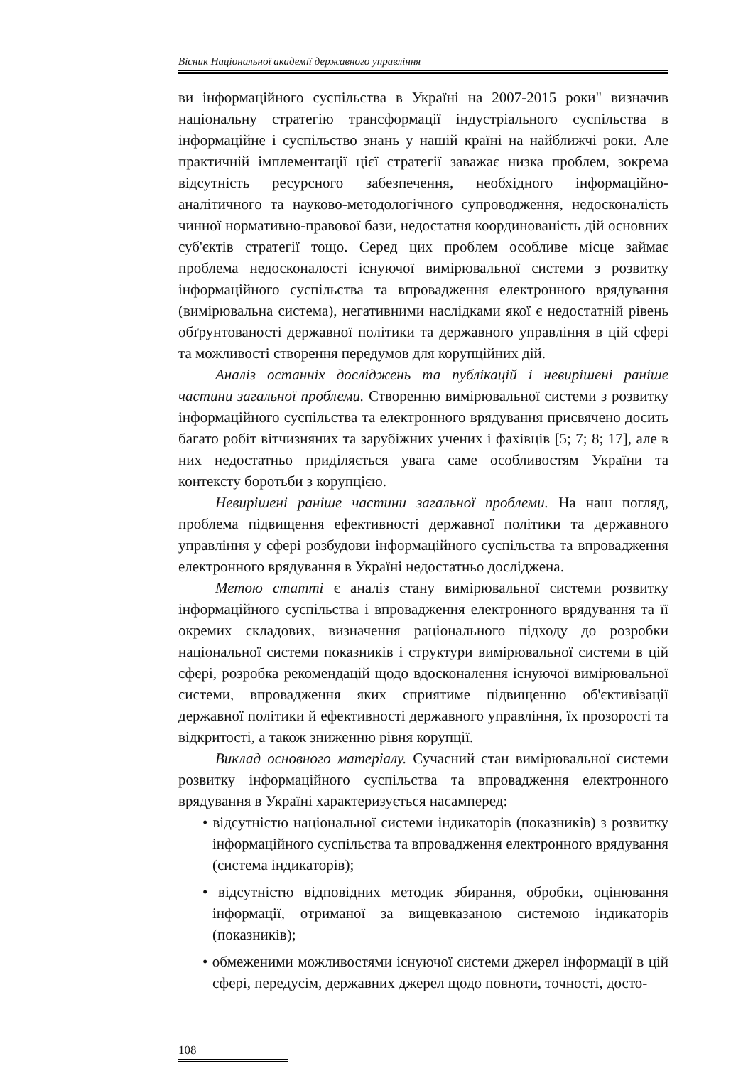Вісник Національної академії державного управління
ви інформаційного суспільства в Україні на 2007-2015 роки" визначив національну стратегію трансформації індустріального суспільства в інформаційне і суспільство знань у нашій країні на найближчі роки. Але практичній імплементації цієї стратегії заважає низка проблем, зокрема відсутність ресурсного забезпечення, необхідного інформаційно-аналітичного та науково-методологічного супроводження, недосконалість чинної нормативно-правової бази, недостатня координованість дій основних суб'єктів стратегії тощо. Серед цих проблем особливе місце займає проблема недосконалості існуючої вимірювальної системи з розвитку інформаційного суспільства та впровадження електронного врядування (вимірювальна система), негативними наслідками якої є недостатній рівень обґрунтованості державної політики та державного управління в цій сфері та можливості створення передумов для корупційних дій.
Аналіз останніх досліджень та публікацій і невирішені раніше частини загальної проблеми. Створенню вимірювальної системи з розвитку інформаційного суспільства та електронного врядування присвячено досить багато робіт вітчизняних та зарубіжних учених і фахівців [5; 7; 8; 17], але в них недостатньо приділяється увага саме особливостям України та контексту боротьби з корупцією.
Невирішені раніше частини загальної проблеми. На наш погляд, проблема підвищення ефективності державної політики та державного управління у сфері розбудови інформаційного суспільства та впровадження електронного врядування в Україні недостатньо досліджена.
Метою статті є аналіз стану вимірювальної системи розвитку інформаційного суспільства і впровадження електронного врядування та її окремих складових, визначення раціонального підходу до розробки національної системи показників і структури вимірювальної системи в цій сфері, розробка рекомендацій щодо вдосконалення існуючої вимірювальної системи, впровадження яких сприятиме підвищенню об'єктивізації державної політики й ефективності державного управління, їх прозорості та відкритості, а також зниженню рівня корупції.
Виклад основного матеріалу. Сучасний стан вимірювальної системи розвитку інформаційного суспільства та впровадження електронного врядування в Україні характеризується насамперед:
• відсутністю національної системи індикаторів (показників) з розвитку інформаційного суспільства та впровадження електронного врядування (система індикаторів);
• відсутністю відповідних методик збирання, обробки, оцінювання інформації, отриманої за вищевказаною системою індикаторів (показників);
• обмеженими можливостями існуючої системи джерел інформації в цій сфері, передусім, державних джерел щодо повноти, точності, досто-
108